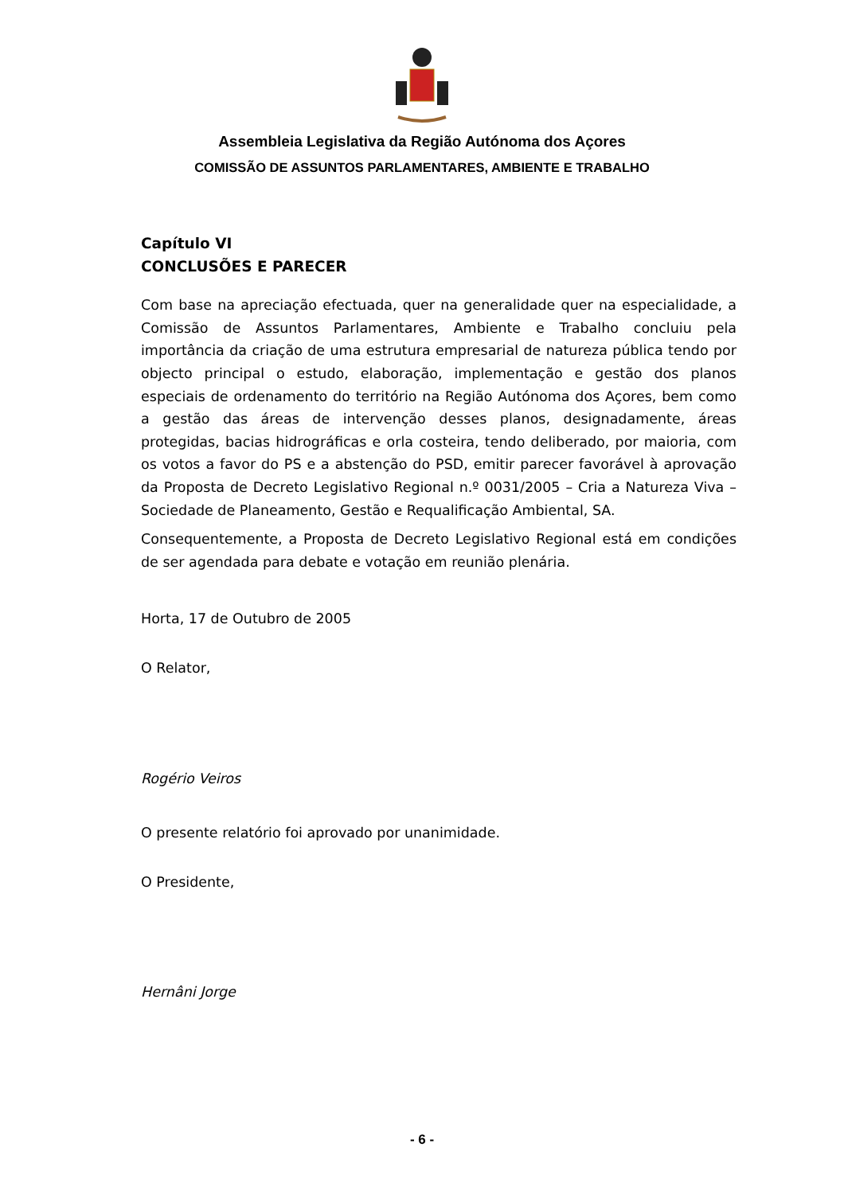Assembleia Legislativa da Região Autónoma dos Açores
COMISSÃO DE ASSUNTOS PARLAMENTARES, AMBIENTE E TRABALHO
Capítulo VI
CONCLUSÕES E PARECER
Com base na apreciação efectuada, quer na generalidade quer na especialidade, a Comissão de Assuntos Parlamentares, Ambiente e Trabalho concluiu pela importância da criação de uma estrutura empresarial de natureza pública tendo por objecto principal o estudo, elaboração, implementação e gestão dos planos especiais de ordenamento do território na Região Autónoma dos Açores, bem como a gestão das áreas de intervenção desses planos, designadamente, áreas protegidas, bacias hidrográficas e orla costeira, tendo deliberado, por maioria, com os votos a favor do PS e a abstenção do PSD, emitir parecer favorável à aprovação da Proposta de Decreto Legislativo Regional n.º 0031/2005 – Cria a Natureza Viva – Sociedade de Planeamento, Gestão e Requalificação Ambiental, SA.
Consequentemente, a Proposta de Decreto Legislativo Regional está em condições de ser agendada para debate e votação em reunião plenária.
Horta, 17 de Outubro de 2005
O Relator,
Rogério Veiros
O presente relatório foi aprovado por unanimidade.
O Presidente,
Hernâni Jorge
- 6 -